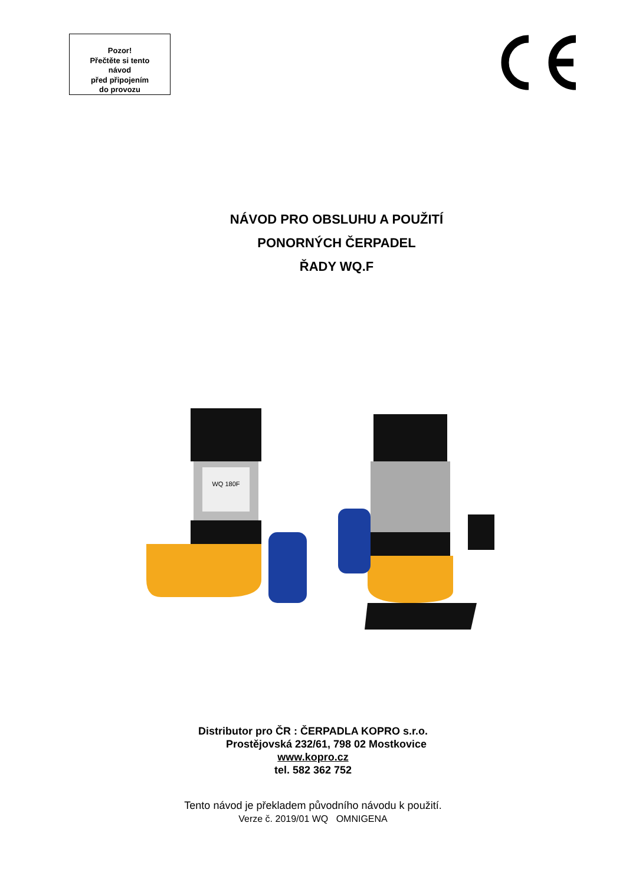Pozor!
Přečtěte si tento
návod
před připojením
do provozu
NÁVOD PRO OBSLUHU A POUŽITÍ
PONORNÝCH ČERPADEL
ŘADY WQ.F
WQ 180F
Distributor pro ČR : ČERPADLA KOPRO s.r.o.
Prostějovská 232/61, 798 02 Mostkovice
www.kopro.cz
tel. 582 362 752
Tento návod je překladem původního návodu k použití.
Verze č. 2019/01 WQ OMNIGENA